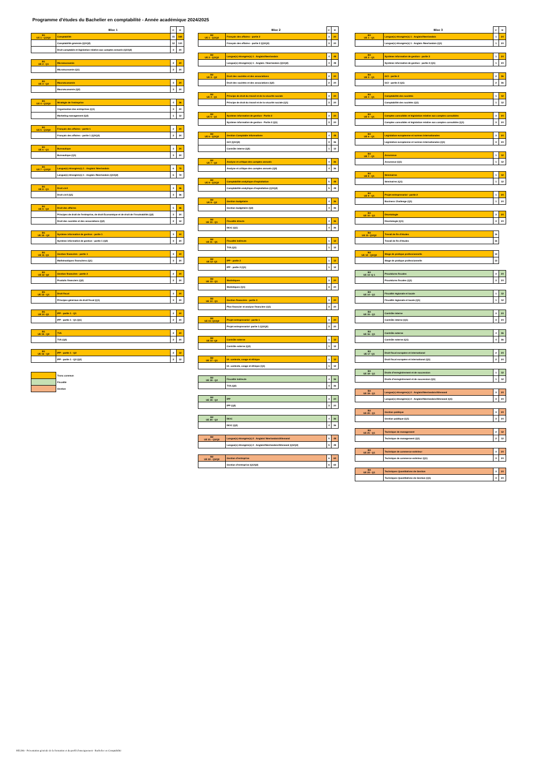Programme d'études du Bachelier en comptabilité - Année académique 2024/2025
| | Bloc 1 | C | H |
| --- | --- | --- | --- |
| B1 UE 1 - Q1/Q2 | Comptabilité | 15 | 168 |
| | Comptabilité générale (Q1/Q2) | 12 | 144 |
| | Droit comptable et législation relative aux comptes annuels (Q1/Q2) | 3 | 24 |
| B1 UE 2 - Q1 | Microéconomie | 2 | 24 |
| | Microéconomie (Q1) | 2 | 24 |
| B1 UE 3 - Q2 | Macroéconomie | 3 | 24 |
| | Macroéconomie (Q2) | 3 | 24 |
| B1 UE 4 - Q1/Q2 | Stratégie de l'entreprise | 4 | 36 |
| | Organisation des entreprises (Q1) | 3 | 24 |
| | Marketing management (Q2) | 1 | 12 |
| B1 UE 5 - Q1/Q2 | Français des affaires - partie 1 | 2 | 24 |
| | Français des affaires - partie 1 (Q1/Q2) | 2 | 24 |
| B1 UE 6 - Q1 | Bureautique | 3 | 24 |
| | Bureautique (Q1) | 3 | 24 |
| B1 UE 7 - Q1/Q2 | Langue(s) étrangère(s) 1 : Anglais/ Néerlandais | 6 | 72 |
| | Langue(s) étrangère(s) 1 : Anglais /Neerlandais (Q1/Q2) | 6 | 72 |
| B1 UE 8 - Q1 | Droit civil | 3 | 36 |
| | Droit civil (Q1) | 3 | 36 |
| B1 UE 9 - Q2 | Droit des affaires | 5 | 36 |
| | Principes de droit de l'entreprise, de droit Économique et de droit de l'insolvabilité (Q2) | 3 | 24 |
| | Droit des sociétés et des associations (Q2) | 2 | 12 |
| B1 UE 10 - Q2 | Système informatisé de gestion - partie 1 | 3 | 24 |
| | Système informatisé de gestion - partie 1 (Q2) | 3 | 24 |
| B1 UE 11 -Q1 | Gestion financière - partie 1 | 3 | 24 |
| | Mathématiques financières (Q1) | 3 | 24 |
| B1 UE 12 -Q2 | Gestion financière - partie 2 | 2 | 24 |
| | Produits financiers (Q2) | 2 | 24 |
| B1 UE 13 - Q1 | Droit fiscal | 3 | 24 |
| | Principes généraux de droit fiscal (Q1) | 3 | 24 |
| B1 UE 14 -Q1 | IPP - partie 1 - Q1 | 2 | 24 |
| | IPP - partie 1 - Q1 (Q1) | 2 | 24 |
| B1 UE 15 - Q2 | TVA | 2 | 24 |
| | TVA (Q2) | 2 | 24 |
| B1 UE 16 - Q2 | IPP - partie 1 - Q2 | 2 | 12 |
| | IPP - partie 1 - Q2 (Q2) | 2 | 12 |
| | Tronc commun |
| | Fiscalité |
| | Gestion |
| | Bloc 2 | C | H |
| --- | --- | --- | --- |
| B2 UE 1 - Q1/Q2 | Français des affaires - partie 2 | 3 | 24 |
| | Français des affaires - partie 2 (Q1/Q2) | 3 | 24 |
| B2 UE 2 - Q1/Q2 | Langue(s) étrangère(s) 1 : Anglais/Neerlandais | 4 | 48 |
| | Langue(s) étrangère(s) 1 : Anglais / Neerlandais (Q1/Q2) | 4 | 48 |
| B2 UE 3 - Q2 | Droit des sociétés et des associations | 2 | 24 |
| | Droit des sociétés et des associations (Q2) | 2 | 24 |
| B2 UE 4 - Q1 | Principe de droit du travail et de la sécurité sociale | 3 | 24 |
| | Principe de droit du travail et de la sécurité sociale (Q1) | 3 | 24 |
| B2 UE 5 - Q1 | Système informatisé de gestion - Partie 2 | 3 | 24 |
| | Système informatisé de gestion - Partie 2 (Q1) | 3 | 24 |
| B2 UE 6 - Q1/Q2 | Gestion Comptable Informatisée | 4 | 48 |
| | GCI (Q1/Q2) | 3 | 36 |
| | Contrôle interne (Q2) | 1 | 12 |
| B2 UE 7 - Q2 | Analyse et critique des comptes annuels | 4 | 36 |
| | Analyse et critique des comptes annuels (Q2) | 4 | 36 |
| B2 UE 8 - Q1/Q2 | Comptabilité analytique d'exploitation | 5 | 48 |
| | Comptabilité analytique d'exploitation (Q1/Q2) | 5 | 48 |
| B2 UE 9 - Q2 | Gestion budgétaire | 4 | 36 |
| | Gestion budgétaire (Q2) | 4 | 36 |
| B2 UE 10 - Q1 | Fiscalité directe | 4 | 36 |
| | ISOC (Q1) | 4 | 36 |
| B2 UE 11 - Q1 | Fiscalité indirecte | 1 | 12 |
| | TVA (Q1) | 1 | 12 |
| B2 UE 12 -Q1 | IPP - partie 2 | 1 | 12 |
| | IPP - partie 2 (Q1) | 1 | 12 |
| B2 UE 13 - Q1 | Statistiques | 3 | 24 |
| | Statistiques (Q1) | 3 | 24 |
| B2 UE 14 - Q1 | Gestion financière - partie 3 | 3 | 24 |
| | Plan financier et analyse financière (Q1) | 3 | 24 |
| B2 UE 15 -Q1/Q2 | Projet entreprenarial - partie 1 | 3 | 24 |
| | Projet entreprenarial- partie 1 (Q1/Q2) | 3 | 24 |
| B2 UE 16 -Q2 | Contrôle externe | 1 | 12 |
| | Contrôle externe (Q2) | 1 | 12 |
| B2 UE 17 - Q1 | IA: contexte, usage et éthique | 1 | 12 |
| | IA: contexte, usage et éthique (Q1) | 1 | 12 |
| B2 UE 18 - Q2 | Fiscalité indirecte | 4 | 36 |
| | TVA (Q2) | 4 | 36 |
| B2 UE 19 - Q2 | IPP | 3 | 24 |
| | IPP (Q2) | 3 | 24 |
| B2 UE 20 - Q2 | ISOC | 4 | 36 |
| | ISOC (Q2) | 4 | 36 |
| B2 UE 21 - Q1/Q2 | Langue(s) étrangère(s) 2 : Anglais/ Néerlandais/Allemand | 5 | 48 |
| | Langue(s) étrangère(s) 2 : Anglais/Néerlandais/Allemand (Q1/Q2) | 5 | 48 |
| B2 UE 22 - Q1/Q2 | Gestion d'entreprise | 6 | 60 |
| | Gestion d'entreprise (Q1/Q2) | 6 | 60 |
| | Bloc 3 | C | H |
| --- | --- | --- | --- |
| B3 UE 1 - Q1 | Langue(s) étrangère(s) 1 : Anglais/Neerlandais | 1 | 24 |
| | Langue(s) étrangère(s) 1 : Anglais /Neerlandais (Q1) | 1 | 24 |
| B3 UE 2 - Q1 | Système informatisé de gestion - partie 3 | 1 | 24 |
| | Système informatisé de gestion - partie 3 (Q1) | 1 | 24 |
| B3 UE 3 - Q1 | GCI - partie 2 | 2 | 36 |
| | GCI - partie 2 (Q1) | 2 | 36 |
| B3 UE 4 - Q1 | Comptabilité des sociétés | 1 | 12 |
| | Comptabilité des sociétés (Q1) | 1 | 12 |
| B3 UE 5 - Q1 | Comptes consolidés et législation relative aux comptes consolidés | 3 | 24 |
| | Comptes consolidés et législation relative aux comptes consolidés (Q1) | 3 | 24 |
| B3 UE 6 - Q1 | Législation européenne et normes internationales | 3 | 24 |
| | Législation européenne et normes internationales (Q1) | 3 | 24 |
| B3 UE 7 - Q1 | Assurance | 1 | 12 |
| | Assurance (Q1) | 1 | 12 |
| B3 UE 8 - Q1 | Séminaires | 1 | 12 |
| | Séminaires (Q1) | 1 | 12 |
| B3 UE 9 - Q1 | Projet entreprenarial - partie 2 | 1 | 24 |
| | Business Challenge (Q1) | 1 | 24 |
| B3 UE 10 - Q1 | Déontologie | 3 | 24 |
| | Déontologie (Q1) | 3 | 24 |
| B3 UE 11- Q1/Q2 | Travail de fin d'études | 16 |
| | Travail de fin d'études | 16 |
| B3 UE 12 - Q1/Q2 | Stage de pratique professionnelle | 13 |
| | Stage de pratique professionnelle | 13 |
| B3 UE 13 -Q 1 | Procédures fiscales | 3 | 24 |
| | Procédures fiscales (Q1) | 3 | 24 |
| B3 UE 14 - Q1 | Fiscalité régionale et locale | 1 | 12 |
| | Fiscalité régionale et locale (Q1) | 1 | 12 |
| B3 UE 15 - Q1 | Contrôle interne | 3 | 24 |
| | Contrôle interne (Q1) | 3 | 24 |
| B3 UE 16 - Q1 | Contrôle externe | 4 | 36 |
| | Contrôle externe (Q1) | 4 | 36 |
| B3 UE 17 -Q1 | Droit fiscal européen et international | 2 | 24 |
| | Droit fiscal européen et international (Q1) | 2 | 24 |
| B3 UE 18 - Q1 | Droits d'enregistrement et de succession | 1 | 12 |
| | Droits d'enregistrement et de succession (Q1) | 1 | 12 |
| B3 UE 19 - Q1 | Langue(s) étrangère(s) 2 : Anglais/Néerlandais/Allemand | 3 | 24 |
| | Langue(s) étrangère(s) 2 : Anglais/Néerlandais/Allemand (Q1) | 3 | 24 |
| B3 UE 20 - Q1 | Gestion publique | 3 | 24 |
| | Gestion publique (Q1) | 3 | 24 |
| B3 UE 21 - Q1 | Technique de management | 2 | 12 |
| | Technique de management (Q1) | 2 | 12 |
| B3 UE 22 - Q1 | Technique de commerce extérieur | 3 | 24 |
| | Technique de commerce extérieur (Q1) | 3 | 24 |
| B3 UE 23 - Q1 | Techniques Quantitatives de Gestion | 3 | 24 |
| | Techniques Quantitatives de Gestion (Q1) | 3 | 24 |
HELMo - Présentation générale de la formation et du profil d'enseignement - Bachelier en Comptabilité